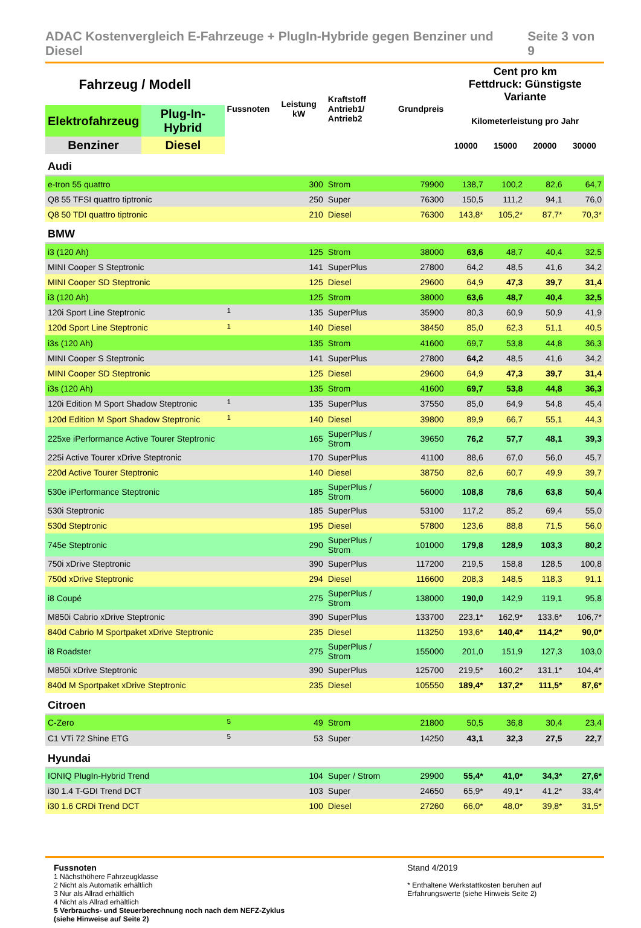ADAC Kostenvergleich E-Fahrzeuge + PlugIn-Hybride gegen Benziner und Diesel Seite 3 von 9
| Fahrzeug / Modell | | Fussnoten | Leistung kW | Kraftstoff Antrieb1/ Antrieb2 | Grundpreis | Cent pro km Fettdruck: Günstigste Variante | | | |
| --- | --- | --- | --- | --- | --- | --- | --- | --- | --- |
| Elektrofahrzeug | Plug-In-Hybrid | | | | | Kilometerleistung pro Jahr | | | |
| Benziner | Diesel | | | | | 10000 | 15000 | 20000 | 30000 |
| Audi | | | | | | | | | |
| e-tron 55 quattro | | | 300 | Strom | 79900 | 138,7 | 100,2 | 82,6 | 64,7 |
| Q8 55 TFSI quattro tiptronic | | | 250 | Super | 76300 | 150,5 | 111,2 | 94,1 | 76,0 |
| Q8 50 TDI quattro tiptronic | | | 210 | Diesel | 76300 | 143,8* | 105,2* | 87,7* | 70,3* |
| BMW | | | | | | | | | |
| i3 (120 Ah) | | | 125 | Strom | 38000 | 63,6 | 48,7 | 40,4 | 32,5 |
| MINI Cooper S Steptronic | | | 141 | SuperPlus | 27800 | 64,2 | 48,5 | 41,6 | 34,2 |
| MINI Cooper SD Steptronic | | | 125 | Diesel | 29600 | 64,9 | 47,3 | 39,7 | 31,4 |
| i3 (120 Ah) | | | 125 | Strom | 38000 | 63,6 | 48,7 | 40,4 | 32,5 |
| 120i Sport Line Steptronic | | <sup>1</sup> | 135 | SuperPlus | 35900 | 80,3 | 60,9 | 50,9 | 41,9 |
| 120d Sport Line Steptronic | | <sup>1</sup> | 140 | Diesel | 38450 | 85,0 | 62,3 | 51,1 | 40,5 |
| i3s (120 Ah) | | | 135 | Strom | 41600 | 69,7 | 53,8 | 44,8 | 36,3 |
| MINI Cooper S Steptronic | | | 141 | SuperPlus | 27800 | 64,2 | 48,5 | 41,6 | 34,2 |
| MINI Cooper SD Steptronic | | | 125 | Diesel | 29600 | 64,9 | 47,3 | 39,7 | 31,4 |
| i3s (120 Ah) | | | 135 | Strom | 41600 | 69,7 | 53,8 | 44,8 | 36,3 |
| 120i Edition M Sport Shadow Steptronic | | <sup>1</sup> | 135 | SuperPlus | 37550 | 85,0 | 64,9 | 54,8 | 45,4 |
| 120d Edition M Sport Shadow Steptronic | | <sup>1</sup> | 140 | Diesel | 39800 | 89,9 | 66,7 | 55,1 | 44,3 |
| 225xe iPerformance Active Tourer Steptronic | | | 165 | SuperPlus / Strom | 39650 | 76,2 | 57,7 | 48,1 | 39,3 |
| 225i Active Tourer xDrive Steptronic | | | 170 | SuperPlus | 41100 | 88,6 | 67,0 | 56,0 | 45,7 |
| 220d Active Tourer Steptronic | | | 140 | Diesel | 38750 | 82,6 | 60,7 | 49,9 | 39,7 |
| 530e iPerformance Steptronic | | | 185 | SuperPlus / Strom | 56000 | 108,8 | 78,6 | 63,8 | 50,4 |
| 530i Steptronic | | | 185 | SuperPlus | 53100 | 117,2 | 85,2 | 69,4 | 55,0 |
| 530d Steptronic | | | 195 | Diesel | 57800 | 123,6 | 88,8 | 71,5 | 56,0 |
| 745e Steptronic | | | 290 | SuperPlus / Strom | 101000 | 179,8 | 128,9 | 103,3 | 80,2 |
| 750i xDrive Steptronic | | | 390 | SuperPlus | 117200 | 219,5 | 158,8 | 128,5 | 100,8 |
| 750d xDrive Steptronic | | | 294 | Diesel | 116600 | 208,3 | 148,5 | 118,3 | 91,1 |
| i8 Coupé | | | 275 | SuperPlus / Strom | 138000 | 190,0 | 142,9 | 119,1 | 95,8 |
| M850i Cabrio xDrive Steptronic | | | 390 | SuperPlus | 133700 | 223,1* | 162,9* | 133,6* | 106,7* |
| 840d Cabrio M Sportpaket xDrive Steptronic | | | 235 | Diesel | 113250 | 193,6* | 140,4* | 114,2* | 90,0* |
| i8 Roadster | | | 275 | SuperPlus / Strom | 155000 | 201,0 | 151,9 | 127,3 | 103,0 |
| M850i xDrive Steptronic | | | 390 | SuperPlus | 125700 | 219,5* | 160,2* | 131,1* | 104,4* |
| 840d M Sportpaket xDrive Steptronic | | | 235 | Diesel | 105550 | 189,4* | 137,2* | 111,5* | 87,6* |
| Citroen | | | | | | | | | |
| C-Zero | | <sup>5</sup> | 49 | Strom | 21800 | 50,5 | 36,8 | 30,4 | 23,4 |
| C1 VTi 72 Shine ETG | | <sup>5</sup> | 53 | Super | 14250 | 43,1 | 32,3 | 27,5 | 22,7 |
| Hyundai | | | | | | | | | |
| IONIQ PlugIn-Hybrid Trend | | | 104 | Super / Strom | 29900 | 55,4* | 41,0* | 34,3* | 27,6* |
| i30 1.4 T-GDI Trend DCT | | | 103 | Super | 24650 | 65,9* | 49,1* | 41,2* | 33,4* |
| i30 1.6 CRDi Trend DCT | | | 100 | Diesel | 27260 | 66,0* | 48,0* | 39,8* | 31,5* |
Fussnoten
1 Nächsthöhere Fahrzeugklasse
2 Nicht als Automatik erhältlich
3 Nur als Allrad erhältlich
4 Nicht als Allrad erhältlich
5 Verbrauchs- und Steuerberechnung noch nach dem NEFZ-Zyklus (siehe Hinweise auf Seite 2)
Stand 4/2019
* Enthaltene Werkstattkosten beruhen auf Erfahrungswerte (siehe Hinweis Seite 2)